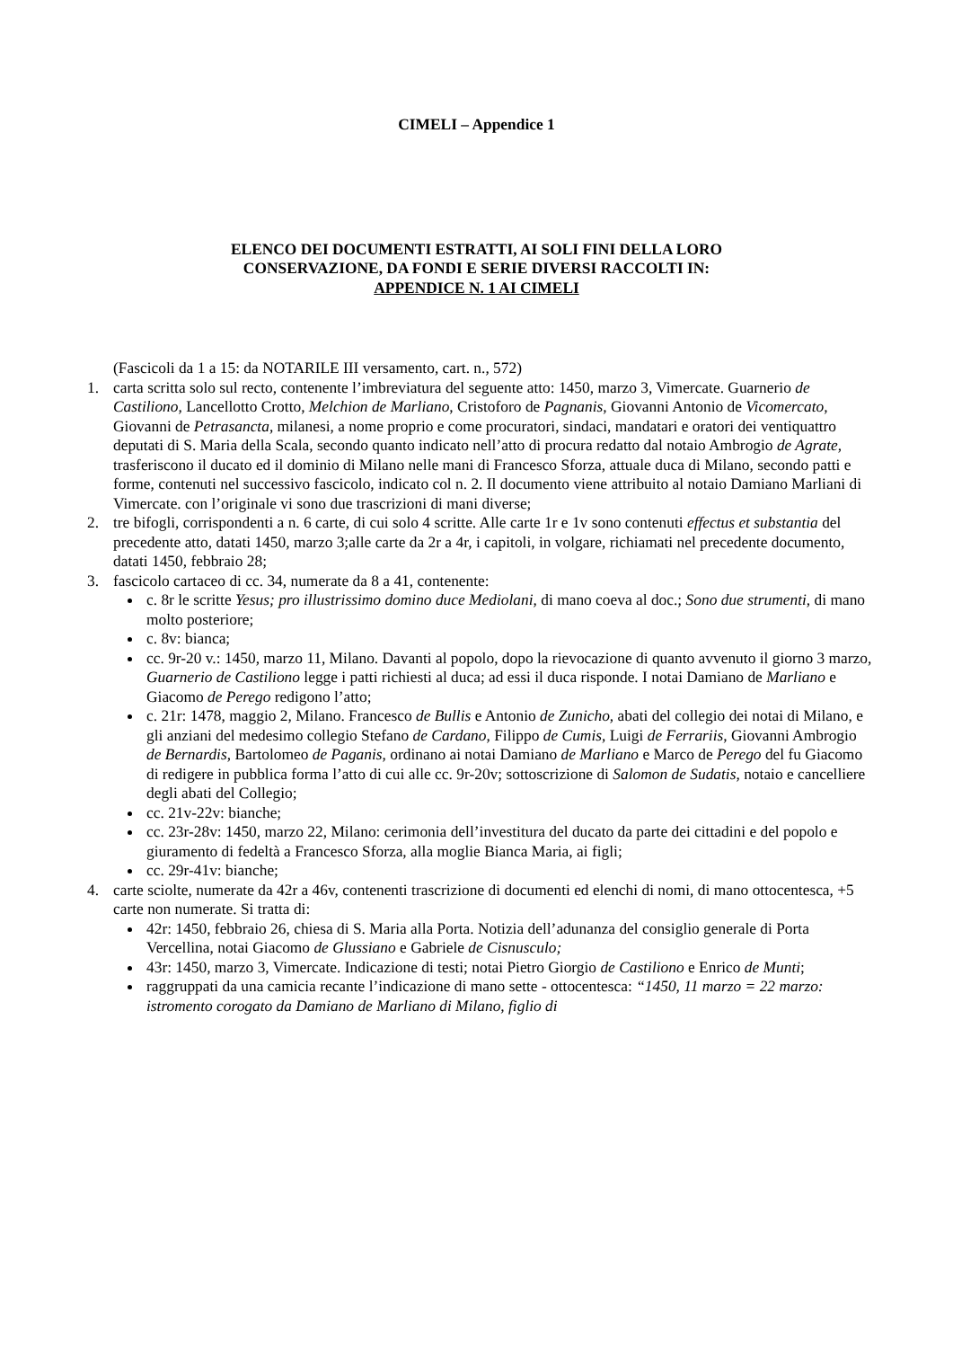CIMELI – Appendice 1
ELENCO DEI DOCUMENTI ESTRATTI, AI SOLI FINI DELLA LORO
CONSERVAZIONE, DA FONDI E SERIE DIVERSI RACCOLTI IN:
APPENDICE N. 1 AI CIMELI
(Fascicoli da 1 a 15: da NOTARILE III versamento, cart. n., 572)
1. carta scritta solo sul recto, contenente l’imbreviatura del seguente atto: 1450, marzo 3, Vimercate. Guarnerio de Castiliono, Lancellotto Crotto, Melchion de Marliano, Cristoforo de Pagnanis, Giovanni Antonio de Vicomercato, Giovanni de Petrasancta, milanesi, a nome proprio e come procuratori, sindaci, mandatari e oratori dei ventiquattro deputati di S. Maria della Scala, secondo quanto indicato nell’atto di procura redatto dal notaio Ambrogio de Agrate, trasferiscono il ducato ed il dominio di Milano nelle mani di Francesco Sforza, attuale duca di Milano, secondo patti e forme, contenuti nel successivo fascicolo, indicato col n. 2. Il documento viene attribuito al notaio Damiano Marliani di Vimercate. con l’originale vi sono due trascrizioni di mani diverse;
2. tre bifogli, corrispondenti a n. 6 carte, di cui solo 4 scritte. Alle carte 1r e 1v sono contenuti effectus et substantia del precedente atto, datati 1450, marzo 3;alle carte da 2r a 4r, i capitoli, in volgare, richiamati nel precedente documento, datati 1450, febbraio 28;
3. fascicolo cartaceo di cc. 34, numerate da 8 a 41, contenente:
c. 8r le scritte Yesus; pro illustrissimo domino duce Mediolani, di mano coeva al doc.; Sono due strumenti, di mano molto posteriore;
c. 8v: bianca;
cc. 9r-20 v.: 1450, marzo 11, Milano. Davanti al popolo, dopo la rievocazione di quanto avvenuto il giorno 3 marzo, Guarnerio de Castiliono legge i patti richiesti al duca; ad essi il duca risponde. I notai Damiano de Marliano e Giacomo de Perego redigono l’atto;
c. 21r: 1478, maggio 2, Milano. Francesco de Bullis e Antonio de Zunicho, abati del collegio dei notai di Milano, e gli anziani del medesimo collegio Stefano de Cardano, Filippo de Cumis, Luigi de Ferrariis, Giovanni Ambrogio de Bernardis, Bartolomeo de Paganis, ordinano ai notai Damiano de Marliano e Marco de Perego del fu Giacomo di redigere in pubblica forma l’atto di cui alle cc. 9r-20v; sottoscrizione di Salomon de Sudatis, notaio e cancelliere degli abati del Collegio;
cc. 21v-22v: bianche;
cc. 23r-28v: 1450, marzo 22, Milano: cerimonia dell’investitura del ducato da parte dei cittadini e del popolo e giuramento di fedeltà a Francesco Sforza, alla moglie Bianca Maria, ai figli;
cc. 29r-41v: bianche;
4. carte sciolte, numerate da 42r a 46v, contenenti trascrizione di documenti ed elenchi di nomi, di mano ottocentesca, +5 carte non numerate. Si tratta di:
42r: 1450, febbraio 26, chiesa di S. Maria alla Porta. Notizia dell’adunanza del consiglio generale di Porta Vercellina, notai Giacomo de Glussiano e Gabriele de Cisnusculo;
43r: 1450, marzo 3, Vimercate. Indicazione di testi; notai Pietro Giorgio de Castiliono e Enrico de Munti;
raggruppati da una camicia recante l’indicazione di mano sette - ottocentesca: “1450, 11 marzo = 22 marzo: istromento corogato da Damiano de Marliano di Milano, figlio di